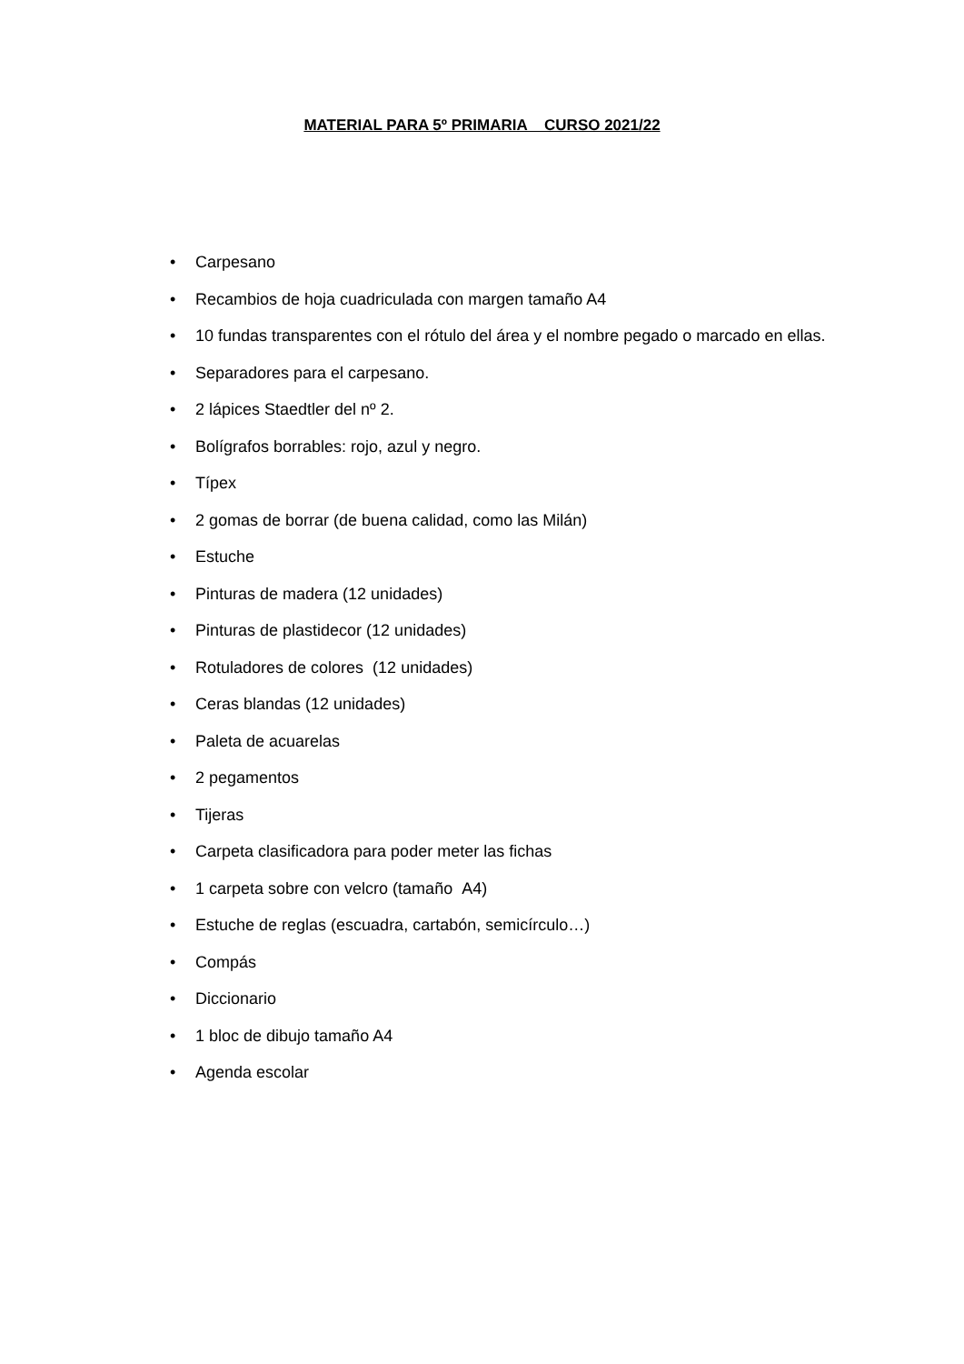MATERIAL PARA 5º PRIMARIA CURSO 2021/22
• Carpesano
• Recambios de hoja cuadriculada con margen tamaño A4
• 10 fundas transparentes con el rótulo del área y el nombre pegado o marcado en ellas.
• Separadores para el carpesano.
• 2 lápices Staedtler del nº 2.
• Bolígrafos borrables: rojo, azul y negro.
• Típex
• 2 gomas de borrar (de buena calidad, como las Milán)
• Estuche
• Pinturas de madera (12 unidades)
• Pinturas de plastidecor (12 unidades)
• Rotuladores de colores (12 unidades)
• Ceras blandas (12 unidades)
• Paleta de acuarelas
• 2 pegamentos
• Tijeras
• Carpeta clasificadora para poder meter las fichas
• 1 carpeta sobre con velcro (tamaño A4)
• Estuche de reglas (escuadra, cartabón, semicírculo…)
• Compás
• Diccionario
• 1 bloc de dibujo tamaño A4
• Agenda escolar